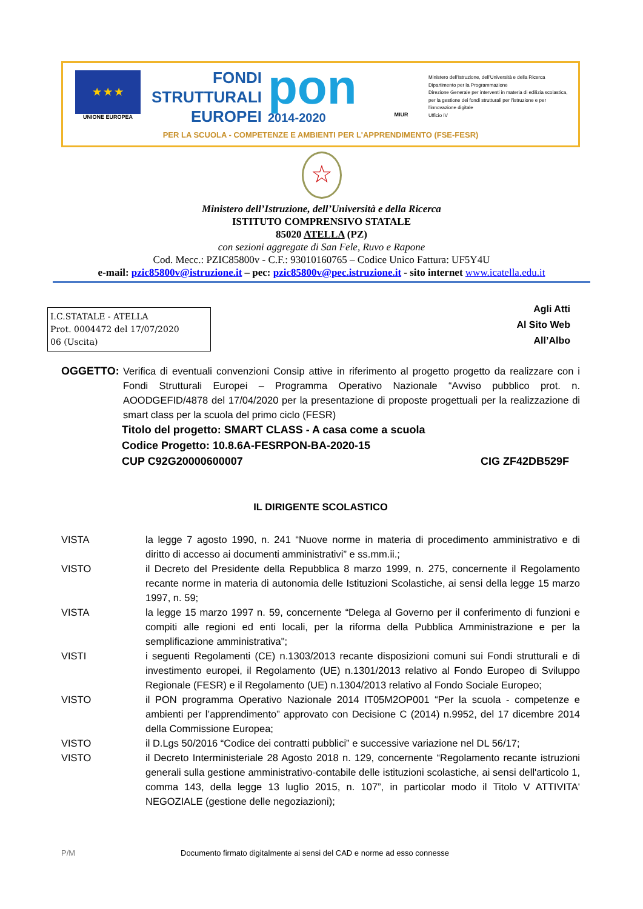★ ★ ★
UNIONE EUROPEA
FONDI
STRUTTURALI
EUROPEI
pon
2014-2020
MIUR
Ministero dell'Istruzione, dell'Università e della Ricerca
Dipartimento per la Programmazione
Direzione Generale per interventi in materia di edilizia scolastica, per la gestione dei fondi strutturali per l'istruzione e per l'innovazione digitale
Ufficio IV
PER LA SCUOLA - COMPETENZE E AMBIENTI PER L'APPRENDIMENTO (FSE-FESR)
☆
Ministero dell’Istruzione, dell’Università e della Ricerca
ISTITUTO COMPRENSIVO STATALE
85020 ATELLA (PZ)
con sezioni aggregate di San Fele, Ruvo e Rapone
Cod. Mecc.: PZIC85800v - C.F.: 93010160765 – Codice Unico Fattura: UF5Y4U
e-mail: pzic85800v@istruzione.it – pec: pzic85800v@pec.istruzione.it - sito internet www.icatella.edu.it
I.C.STATALE - ATELLA
Prot. 0004472 del 17/07/2020
06 (Uscita)
Agli Atti
Al Sito Web
All’Albo
OGGETTO: Verifica di eventuali convenzioni Consip attive in riferimento al progetto progetto da realizzare con i Fondi Strutturali Europei – Programma Operativo Nazionale “Avviso pubblico prot. n. AOODGEFID/4878 del 17/04/2020 per la presentazione di proposte progettuali per la realizzazione di smart class per la scuola del primo ciclo (FESR)
Titolo del progetto: SMART CLASS - A casa come a scuola
Codice Progetto: 10.8.6A-FESRPON-BA-2020-15
CUP C92G20000600007 CIG ZF42DB529F
IL DIRIGENTE SCOLASTICO
VISTA la legge 7 agosto 1990, n. 241 “Nuove norme in materia di procedimento amministrativo e di diritto di accesso ai documenti amministrativi” e ss.mm.ii.;
VISTO il Decreto del Presidente della Repubblica 8 marzo 1999, n. 275, concernente il Regolamento recante norme in materia di autonomia delle Istituzioni Scolastiche, ai sensi della legge 15 marzo 1997, n. 59;
VISTA la legge 15 marzo 1997 n. 59, concernente “Delega al Governo per il conferimento di funzioni e compiti alle regioni ed enti locali, per la riforma della Pubblica Amministrazione e per la semplificazione amministrativa";
VISTI i seguenti Regolamenti (CE) n.1303/2013 recante disposizioni comuni sui Fondi strutturali e di investimento europei, il Regolamento (UE) n.1301/2013 relativo al Fondo Europeo di Sviluppo Regionale (FESR) e il Regolamento (UE) n.1304/2013 relativo al Fondo Sociale Europeo;
VISTO il PON programma Operativo Nazionale 2014 IT05M2OP001 “Per la scuola - competenze e ambienti per l’apprendimento” approvato con Decisione C (2014) n.9952, del 17 dicembre 2014 della Commissione Europea;
VISTO il D.Lgs 50/2016 “Codice dei contratti pubblici” e successive variazione nel DL 56/17;
VISTO il Decreto Interministeriale 28 Agosto 2018 n. 129, concernente “Regolamento recante istruzioni generali sulla gestione amministrativo-contabile delle istituzioni scolastiche, ai sensi dell'articolo 1, comma 143, della legge 13 luglio 2015, n. 107”, in particolar modo il Titolo V ATTIVITA' NEGOZIALE (gestione delle negoziazioni);
P/M Documento firmato digitalmente ai sensi del CAD e norme ad esso connesse